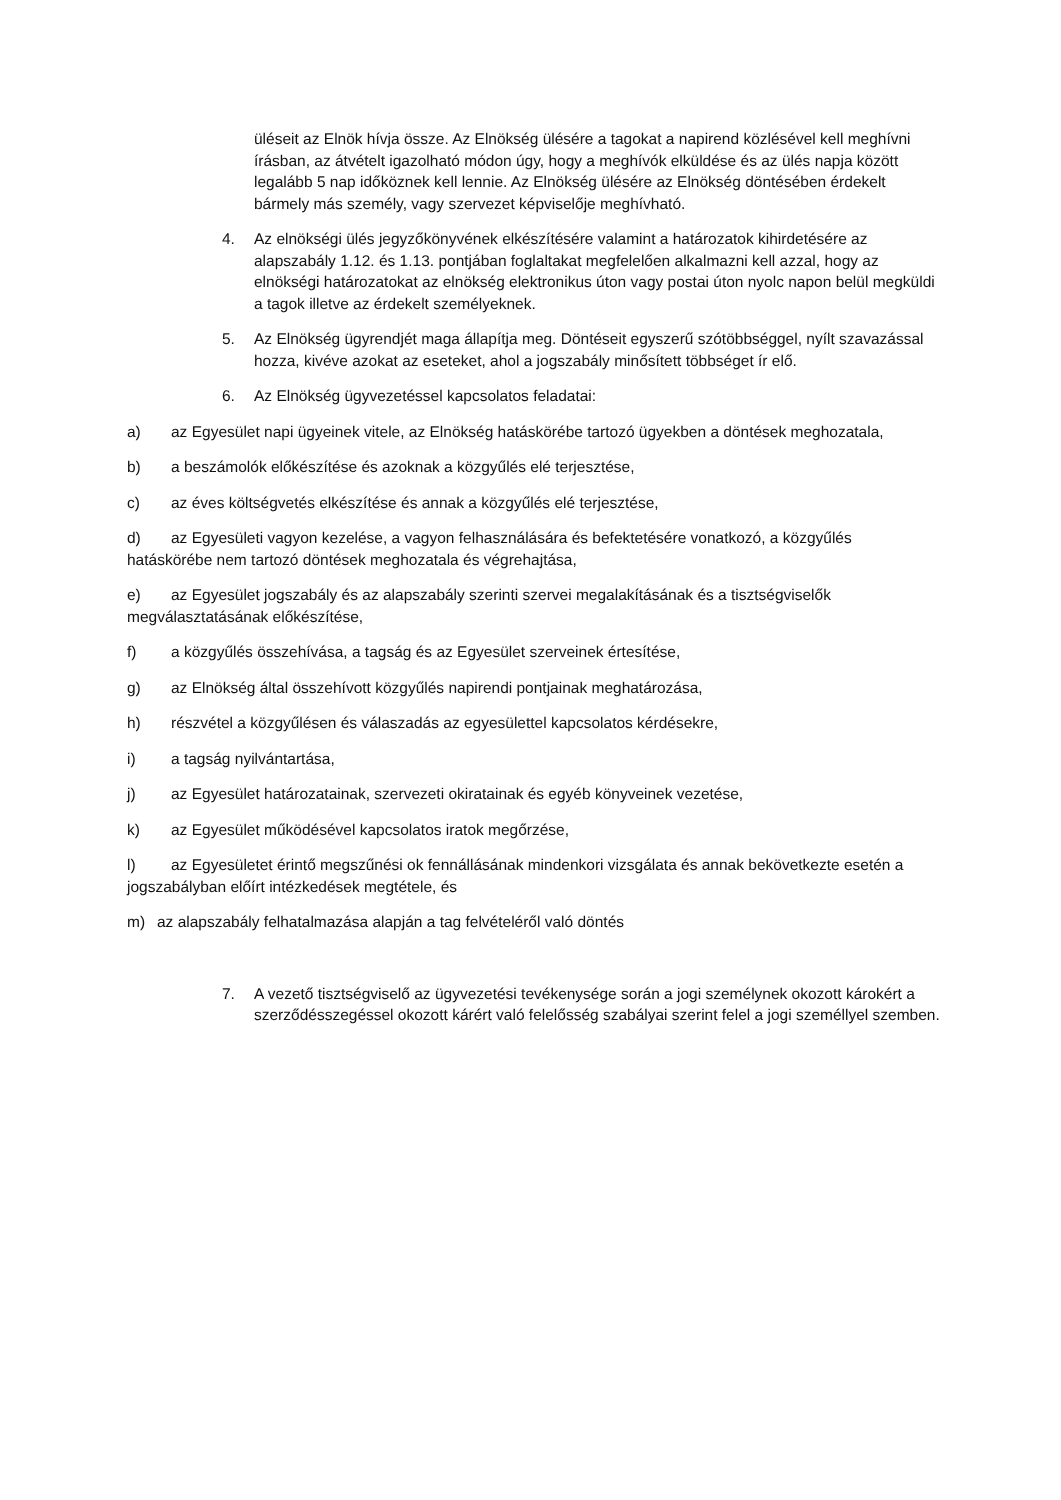üléseit az Elnök hívja össze. Az Elnökség ülésére a tagokat a napirend közlésével kell meghívni írásban, az átvételt igazolható módon úgy, hogy a meghívók elküldése és az ülés napja között legalább 5 nap időköznek kell lennie. Az Elnökség ülésére az Elnökség döntésében érdekelt bármely más személy, vagy szervezet képviselője meghívható.
4. Az elnökségi ülés jegyzőkönyvének elkészítésére valamint a határozatok kihirdetésére az alapszabály 1.12. és 1.13. pontjában foglaltakat megfelelően alkalmazni kell azzal, hogy az elnökségi határozatokat az elnökség elektronikus úton vagy postai úton nyolc napon belül megküldi a tagok illetve az érdekelt személyeknek.
5. Az Elnökség ügyrendjét maga állapítja meg. Döntéseit egyszerű szótöbbséggel, nyílt szavazással hozza, kivéve azokat az eseteket, ahol a jogszabály minősített többséget ír elő.
6. Az Elnökség ügyvezetéssel kapcsolatos feladatai:
a) az Egyesület napi ügyeinek vitele, az Elnökség hatáskörébe tartozó ügyekben a döntések meghozatala,
b) a beszámolók előkészítése és azoknak a közgyűlés elé terjesztése,
c) az éves költségvetés elkészítése és annak a közgyűlés elé terjesztése,
d) az Egyesületi vagyon kezelése, a vagyon felhasználására és befektetésére vonatkozó, a közgyűlés hatáskörébe nem tartozó döntések meghozatala és végrehajtása,
e) az Egyesület jogszabály és az alapszabály szerinti szervei megalakításának és a tisztségviselők megválasztatásának előkészítése,
f) a közgyűlés összehívása, a tagság és az Egyesület szerveinek értesítése,
g) az Elnökség által összehívott közgyűlés napirendi pontjainak meghatározása,
h) részvétel a közgyűlésen és válaszadás az egyesülettel kapcsolatos kérdésekre,
i) a tagság nyilvántartása,
j) az Egyesület határozatainak, szervezeti okiratainak és egyéb könyveinek vezetése,
k) az Egyesület működésével kapcsolatos iratok megőrzése,
l) az Egyesületet érintő megszűnési ok fennállásának mindenkori vizsgálata és annak bekövetkezte esetén a jogszabályban előírt intézkedések megtétele, és
m) az alapszabály felhatalmazása alapján a tag felvételéről való döntés
7. A vezető tisztségviselő az ügyvezetési tevékenysége során a jogi személynek okozott károkért a szerződésszegéssel okozott kárért való felelősség szabályai szerint felel a jogi személlyel szemben.